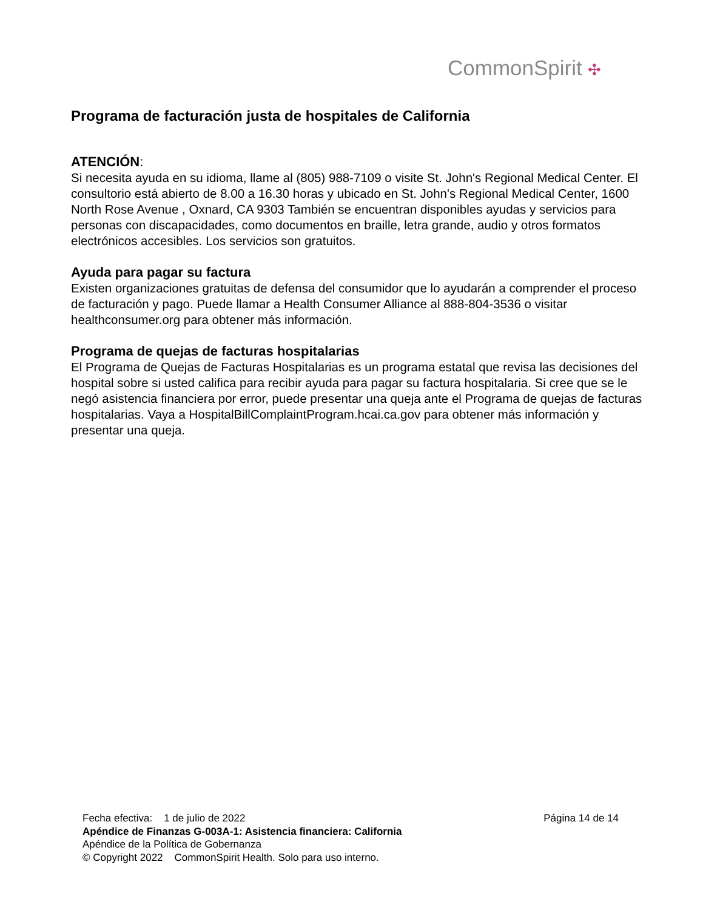CommonSpirit ✣
Programa de facturación justa de hospitales de California
ATENCIÓN:
Si necesita ayuda en su idioma, llame al (805) 988-7109 o visite St. John's Regional Medical Center. El consultorio está abierto de 8.00 a 16.30 horas y ubicado en St. John's Regional Medical Center, 1600 North Rose Avenue , Oxnard, CA 9303 También se encuentran disponibles ayudas y servicios para personas con discapacidades, como documentos en braille, letra grande, audio y otros formatos electrónicos accesibles. Los servicios son gratuitos.
Ayuda para pagar su factura
Existen organizaciones gratuitas de defensa del consumidor que lo ayudarán a comprender el proceso de facturación y pago. Puede llamar a Health Consumer Alliance al 888-804-3536 o visitar healthconsumer.org para obtener más información.
Programa de quejas de facturas hospitalarias
El Programa de Quejas de Facturas Hospitalarias es un programa estatal que revisa las decisiones del hospital sobre si usted califica para recibir ayuda para pagar su factura hospitalaria. Si cree que se le negó asistencia financiera por error, puede presentar una queja ante el Programa de quejas de facturas hospitalarias. Vaya a HospitalBillComplaintProgram.hcai.ca.gov para obtener más información y presentar una queja.
Fecha efectiva: 1 de julio de 2022 Página 14 de 14
Apéndice de Finanzas G-003A-1: Asistencia financiera: California
Apéndice de la Política de Gobernanza
© Copyright 2022 CommonSpirit Health. Solo para uso interno.